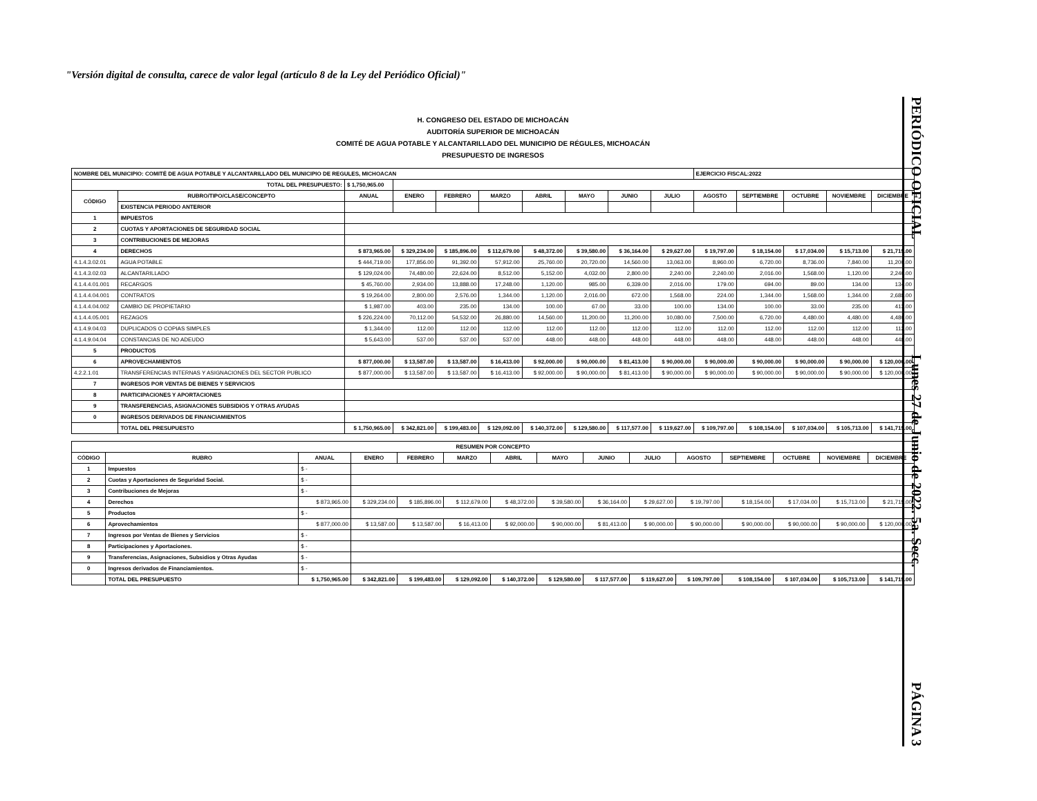"Versión digital de consulta, carece de valor legal (artículo 8 de la Ley del Periódico Oficial)"
PERIÓDICO OFICIAL Lunes 27 de Junio de 2022. 5a. Secc. PÁGINA 3
H. CONGRESO DEL ESTADO DE MICHOACÁN
AUDITORÍA SUPERIOR DE MICHOACÁN
COMITÉ DE AGUA POTABLE Y ALCANTARILLADO DEL MUNICIPIO DE RÉGULES, MICHOACÁN
PRESUPUESTO DE INGRESOS
| NOMBRE DEL MUNICIPIO: COMITÉ DE AGUA POTABLE Y ALCANTARILLADO DEL MUNICIPIO DE REGULES, MICHOACAN | | | | | | | | | | EJERCICIO FISCAL:2022 | | | | |
| TOTAL DEL PRESUPUESTO: | | $ 1,750,965.00 | | | | | | | | | | | | |
| CÓDIGO | RUBRO/TIPO/CLASE/CONCEPTO | ANUAL | ENERO | FEBRERO | MARZO | ABRIL | MAYO | JUNIO | JULIO | AGOSTO | SEPTIEMBRE | OCTUBRE | NOVIEMBRE | DICIEMBRE |
| | EXISTENCIA PERIODO ANTERIOR | | | | | | | | | | | | | |
| 1 | IMPUESTOS | | | | | | | | | | | | | |
| 2 | CUOTAS Y APORTACIONES DE SEGURIDAD SOCIAL | | | | | | | | | | | | | |
| 3 | CONTRIBUCIONES DE MEJORAS | | | | | | | | | | | | | |
| 4 | DERECHOS | $ 873,965.00 | $ 329,234.00 | $ 185,896.00 | $ 112,679.00 | $ 48,372.00 | $ 39,580.00 | $ 36,164.00 | $ 29,627.00 | $ 19,797.00 | $ 18,154.00 | $ 17,034.00 | $ 15,713.00 | $ 21,715.00 |
| 4.1.4.3.02.01 | AGUA POTABLE | $ 444,719.00 | 177,856.00 | 91,392.00 | 57,912.00 | 25,760.00 | 20,720.00 | 14,560.00 | 13,063.00 | 8,960.00 | 6,720.00 | 8,736.00 | 7,840.00 | 11,200.00 |
| 4.1.4.3.02.03 | ALCANTARILLADO | $ 129,024.00 | 74,480.00 | 22,624.00 | 8,512.00 | 5,152.00 | 4,032.00 | 2,800.00 | 2,240.00 | 2,240.00 | 2,016.00 | 1,568.00 | 1,120.00 | 2,240.00 |
| 4.1.4.4.01.001 | RECARGOS | $ 45,760.00 | 2,934.00 | 13,888.00 | 17,248.00 | 1,120.00 | 985.00 | 6,339.00 | 2,016.00 | 179.00 | 694.00 | 89.00 | 134.00 | 134.00 |
| 4.1.4.4.04.001 | CONTRATOS | $ 19,264.00 | 2,800.00 | 2,576.00 | 1,344.00 | 1,120.00 | 2,016.00 | 672.00 | 1,568.00 | 224.00 | 1,344.00 | 1,568.00 | 1,344.00 | 2,688.00 |
| 4.1.4.4.04.002 | CAMBIO DE PROPIETARIO | $ 1,987.00 | 403.00 | 235.00 | 134.00 | 100.00 | 67.00 | 33.00 | 100.00 | 134.00 | 100.00 | 33.00 | 235.00 | 413.00 |
| 4.1.4.4.05.001 | REZAGOS | $ 226,224.00 | 70,112.00 | 54,532.00 | 26,880.00 | 14,560.00 | 11,200.00 | 11,200.00 | 10,080.00 | 7,500.00 | 6,720.00 | 4,480.00 | 4,480.00 | 4,480.00 |
| 4.1.4.9.04.03 | DUPLICADOS O COPIAS SIMPLES | $ 1,344.00 | 112.00 | 112.00 | 112.00 | 112.00 | 112.00 | 112.00 | 112.00 | 112.00 | 112.00 | 112.00 | 112.00 | 112.00 |
| 4.1.4.9.04.04 | CONSTANCIAS DE NO ADEUDO | $ 5,643.00 | 537.00 | 537.00 | 537.00 | 448.00 | 448.00 | 448.00 | 448.00 | 448.00 | 448.00 | 448.00 | 448.00 | 448.00 |
| 5 | PRODUCTOS | | | | | | | | | | | | | |
| 6 | APROVECHAMIENTOS | $ 877,000.00 | $ 13,587.00 | $ 13,587.00 | $ 16,413.00 | $ 92,000.00 | $ 90,000.00 | $ 81,413.00 | $ 90,000.00 | $ 90,000.00 | $ 90,000.00 | $ 90,000.00 | $ 90,000.00 | $ 120,000.00 |
| 4.2.2.1.01 | TRANSFERENCIAS INTERNAS Y ASIGNACIONES DEL SECTOR PUBLICO | $ 877,000.00 | $ 13,587.00 | $ 13,587.00 | $ 16,413.00 | $ 92,000.00 | $ 90,000.00 | $ 81,413.00 | $ 90,000.00 | $ 90,000.00 | $ 90,000.00 | $ 90,000.00 | $ 90,000.00 | $ 120,000.00 |
| 7 | INGRESOS POR VENTAS DE BIENES Y SERVICIOS | | | | | | | | | | | | | |
| 8 | PARTICIPACIONES Y APORTACIONES | | | | | | | | | | | | | |
| 9 | TRANSFERENCIAS, ASIGNACIONES SUBSIDIOS Y OTRAS AYUDAS | | | | | | | | | | | | | |
| 0 | INGRESOS DERIVADOS DE FINANCIAMIENTOS | | | | | | | | | | | | | |
| | TOTAL DEL PRESUPUESTO | $ 1,750,965.00 | $ 342,821.00 | $ 199,483.00 | $ 129,092.00 | $ 140,372.00 | $ 129,580.00 | $ 117,577.00 | $ 119,627.00 | $ 109,797.00 | $ 108,154.00 | $ 107,034.00 | $ 105,713.00 | $ 141,715.00 |
| RESUMEN POR CONCEPTO | | | | | | | | | | | | | | |
| --- | --- | --- | --- | --- | --- | --- | --- | --- | --- | --- | --- | --- | --- | --- |
| CÓDIGO | RUBRO | ANUAL | ENERO | FEBRERO | MARZO | ABRIL | MAYO | JUNIO | JULIO | AGOSTO | SEPTIEMBRE | OCTUBRE | NOVIEMBRE | DICIEMBRE |
| 1 | Impuestos | $ - | | | | | | | | | | | | |
| 2 | Cuotas y Aportaciones de Seguridad Social. | $ - | | | | | | | | | | | | |
| 3 | Contribuciones de Mejoras | $ - | | | | | | | | | | | | |
| 4 | Derechos | $ 873,965.00 | $ 329,234.00 | $ 185,896.00 | $ 112,679.00 | $ 48,372.00 | $ 39,580.00 | $ 36,164.00 | $ 29,627.00 | $ 19,797.00 | $ 18,154.00 | $ 17,034.00 | $ 15,713.00 | $ 21,715.00 |
| 5 | Productos | $ - | | | | | | | | | | | | |
| 6 | Aprovechamientos | $ 877,000.00 | $ 13,587.00 | $ 13,587.00 | $ 16,413.00 | $ 92,000.00 | $ 90,000.00 | $ 81,413.00 | $ 90,000.00 | $ 90,000.00 | $ 90,000.00 | $ 90,000.00 | $ 90,000.00 | $ 120,000.00 |
| 7 | Ingresos por Ventas de Bienes y Servicios | $ - | | | | | | | | | | | | |
| 8 | Participaciones y Aportaciones. | $ - | | | | | | | | | | | | |
| 9 | Transferencias, Asignaciones, Subsidios y Otras Ayudas | $ - | | | | | | | | | | | | |
| 0 | Ingresos derivados de Financiamientos. | $ - | | | | | | | | | | | | |
| | TOTAL DEL PRESUPUESTO | $ 1,750,965.00 | $ 342,821.00 | $ 199,483.00 | $ 129,092.00 | $ 140,372.00 | $ 129,580.00 | $ 117,577.00 | $ 119,627.00 | $ 109,797.00 | $ 108,154.00 | $ 107,034.00 | $ 105,713.00 | $ 141,715.00 |